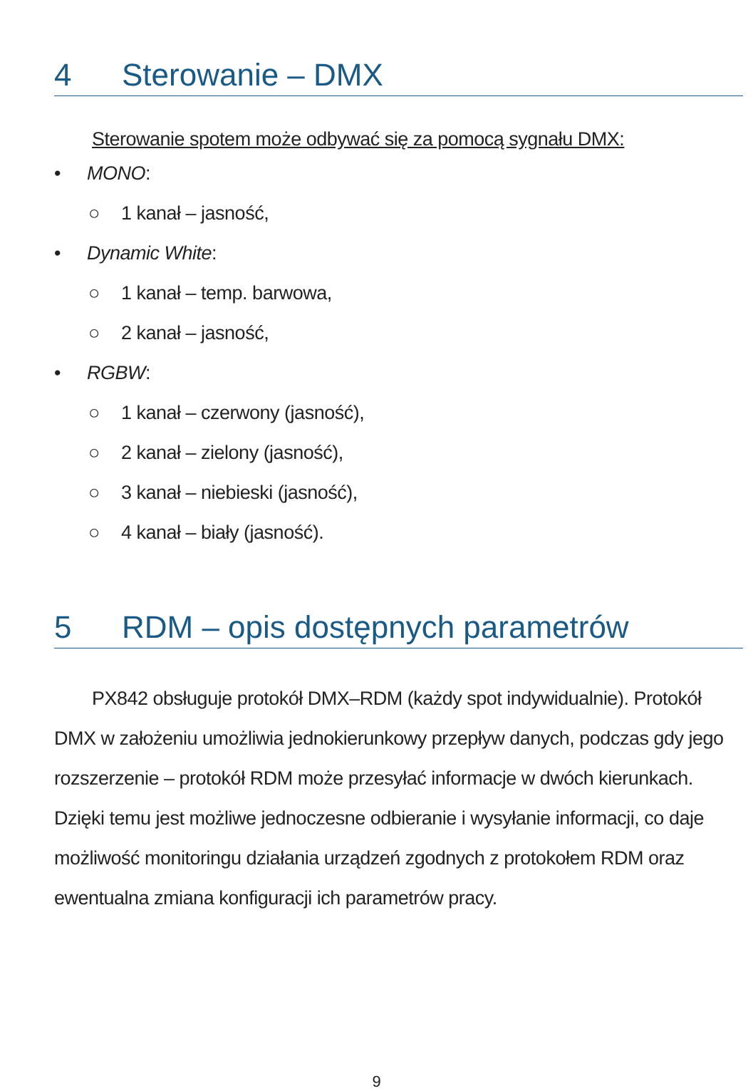4 Sterowanie – DMX
Sterowanie spotem może odbywać się za pomocą sygnału DMX:
• MONO:
○ 1 kanał – jasność,
• Dynamic White:
○ 1 kanał – temp. barwowa,
○ 2 kanał – jasność,
• RGBW:
○ 1 kanał – czerwony (jasność),
○ 2 kanał – zielony (jasność),
○ 3 kanał – niebieski (jasność),
○ 4 kanał – biały (jasność).
5 RDM – opis dostępnych parametrów
PX842 obsługuje protokół DMX–RDM (każdy spot indywidualnie). Protokół DMX w założeniu umożliwia jednokierunkowy przepływ danych, podczas gdy jego rozszerzenie – protokół RDM może przesyłać informacje w dwóch kierunkach. Dzięki temu jest możliwe jednoczesne odbieranie i wysyłanie informacji, co daje możliwość monitoringu działania urządzeń zgodnych z protokołem RDM oraz ewentualna zmiana konfiguracji ich parametrów pracy.
9